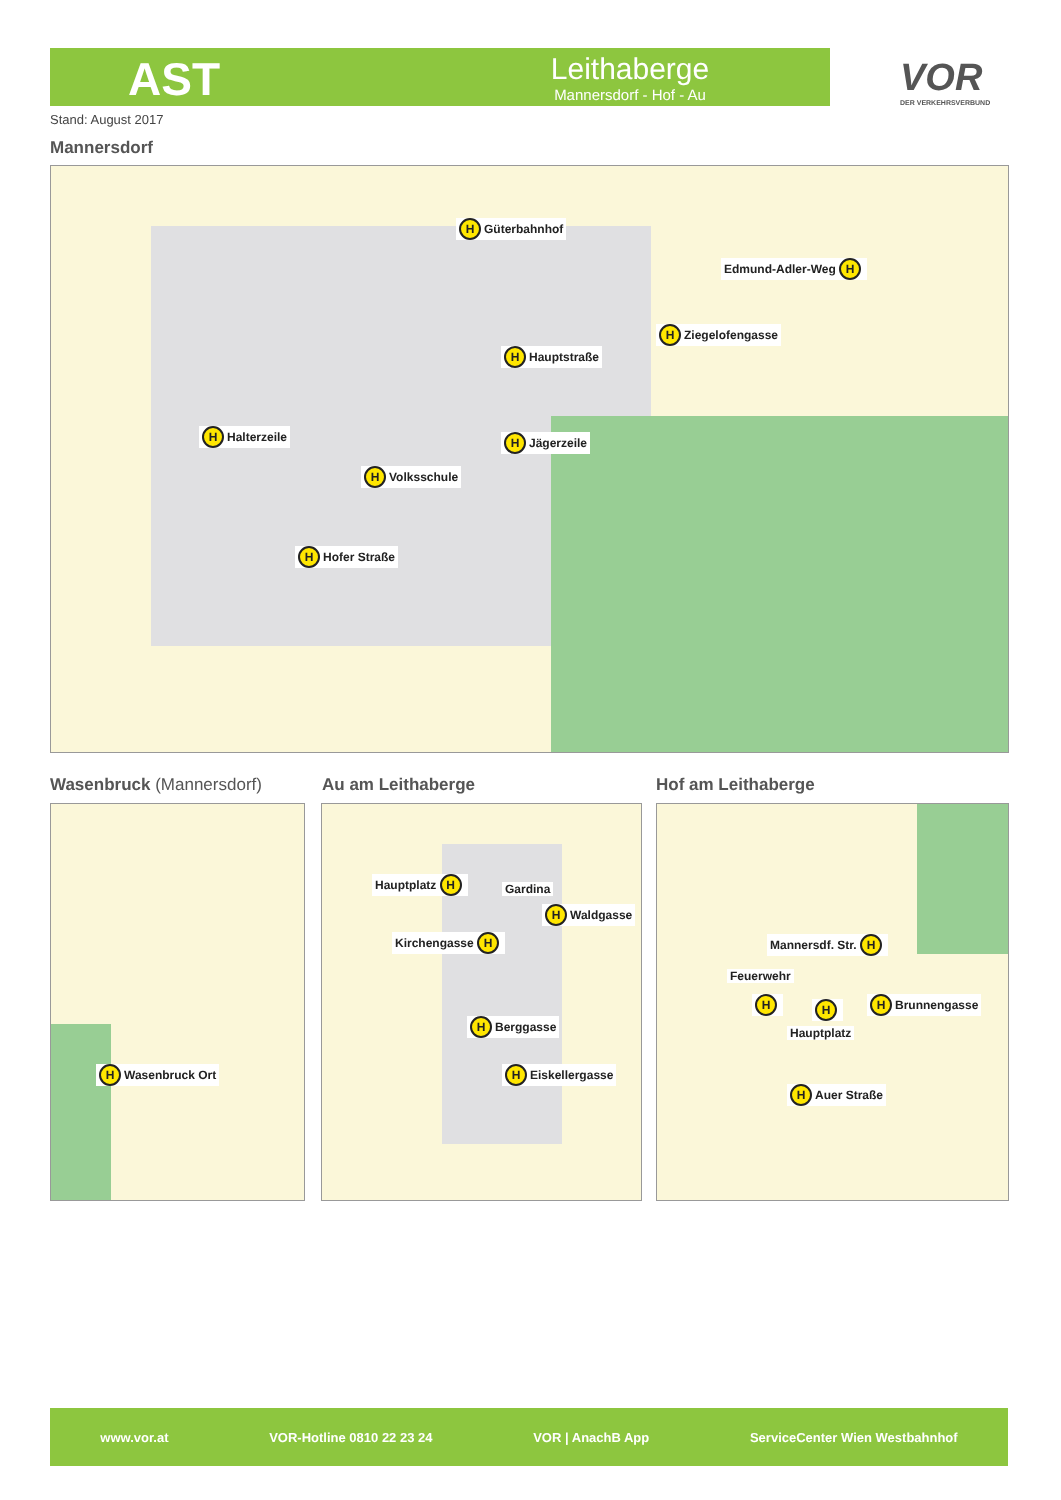AST
Leithaberge
Mannersdorf - Hof - Au
VOR
DER VERKEHRSVERBUND
Stand: August 2017
Mannersdorf
H Güterbahnhof
Edmund-Adler-Weg H
H Ziegelofengasse
H Hauptstraße
H Jägerzeile H Halterzeile
H Volksschule
H Hofer Straße
Wasenbruck (Mannersdorf) Au am Leithaberge Hof am Leithaberge
H Wasenbruck Ort
Hauptplatz H
Gardina
H Waldgasse
Kirchengasse H
H Berggasse
H Eiskellergasse
Mannersdf. Str. H
Feuerwehr
H H H Brunnengasse
Hauptplatz
H Auer Straße
www.vor.at VOR-Hotline 0810 22 23 24 VOR | AnachB App ServiceCenter Wien Westbahnhof